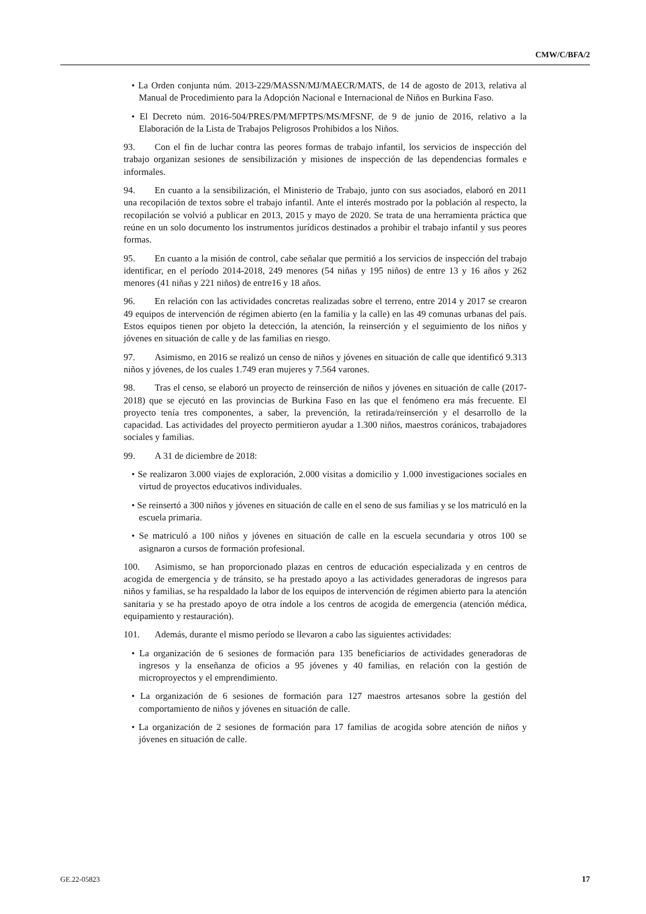CMW/C/BFA/2
• La Orden conjunta núm. 2013-229/MASSN/MJ/MAECR/MATS, de 14 de agosto de 2013, relativa al Manual de Procedimiento para la Adopción Nacional e Internacional de Niños en Burkina Faso.
• El Decreto núm. 2016-504/PRES/PM/MFPTPS/MS/MFSNF, de 9 de junio de 2016, relativo a la Elaboración de la Lista de Trabajos Peligrosos Prohibidos a los Niños.
93. Con el fin de luchar contra las peores formas de trabajo infantil, los servicios de inspección del trabajo organizan sesiones de sensibilización y misiones de inspección de las dependencias formales e informales.
94. En cuanto a la sensibilización, el Ministerio de Trabajo, junto con sus asociados, elaboró en 2011 una recopilación de textos sobre el trabajo infantil. Ante el interés mostrado por la población al respecto, la recopilación se volvió a publicar en 2013, 2015 y mayo de 2020. Se trata de una herramienta práctica que reúne en un solo documento los instrumentos jurídicos destinados a prohibir el trabajo infantil y sus peores formas.
95. En cuanto a la misión de control, cabe señalar que permitió a los servicios de inspección del trabajo identificar, en el período 2014-2018, 249 menores (54 niñas y 195 niños) de entre 13 y 16 años y 262 menores (41 niñas y 221 niños) de entre16 y 18 años.
96. En relación con las actividades concretas realizadas sobre el terreno, entre 2014 y 2017 se crearon 49 equipos de intervención de régimen abierto (en la familia y la calle) en las 49 comunas urbanas del país. Estos equipos tienen por objeto la detección, la atención, la reinserción y el seguimiento de los niños y jóvenes en situación de calle y de las familias en riesgo.
97. Asimismo, en 2016 se realizó un censo de niños y jóvenes en situación de calle que identificó 9.313 niños y jóvenes, de los cuales 1.749 eran mujeres y 7.564 varones.
98. Tras el censo, se elaboró un proyecto de reinserción de niños y jóvenes en situación de calle (2017-2018) que se ejecutó en las provincias de Burkina Faso en las que el fenómeno era más frecuente. El proyecto tenía tres componentes, a saber, la prevención, la retirada/reinserción y el desarrollo de la capacidad. Las actividades del proyecto permitieron ayudar a 1.300 niños, maestros coránicos, trabajadores sociales y familias.
99. A 31 de diciembre de 2018:
• Se realizaron 3.000 viajes de exploración, 2.000 visitas a domicilio y 1.000 investigaciones sociales en virtud de proyectos educativos individuales.
• Se reinsertó a 300 niños y jóvenes en situación de calle en el seno de sus familias y se los matriculó en la escuela primaria.
• Se matriculó a 100 niños y jóvenes en situación de calle en la escuela secundaria y otros 100 se asignaron a cursos de formación profesional.
100. Asimismo, se han proporcionado plazas en centros de educación especializada y en centros de acogida de emergencia y de tránsito, se ha prestado apoyo a las actividades generadoras de ingresos para niños y familias, se ha respaldado la labor de los equipos de intervención de régimen abierto para la atención sanitaria y se ha prestado apoyo de otra índole a los centros de acogida de emergencia (atención médica, equipamiento y restauración).
101. Además, durante el mismo período se llevaron a cabo las siguientes actividades:
• La organización de 6 sesiones de formación para 135 beneficiarios de actividades generadoras de ingresos y la enseñanza de oficios a 95 jóvenes y 40 familias, en relación con la gestión de microproyectos y el emprendimiento.
• La organización de 6 sesiones de formación para 127 maestros artesanos sobre la gestión del comportamiento de niños y jóvenes en situación de calle.
• La organización de 2 sesiones de formación para 17 familias de acogida sobre atención de niños y jóvenes en situación de calle.
GE.22-05823 17